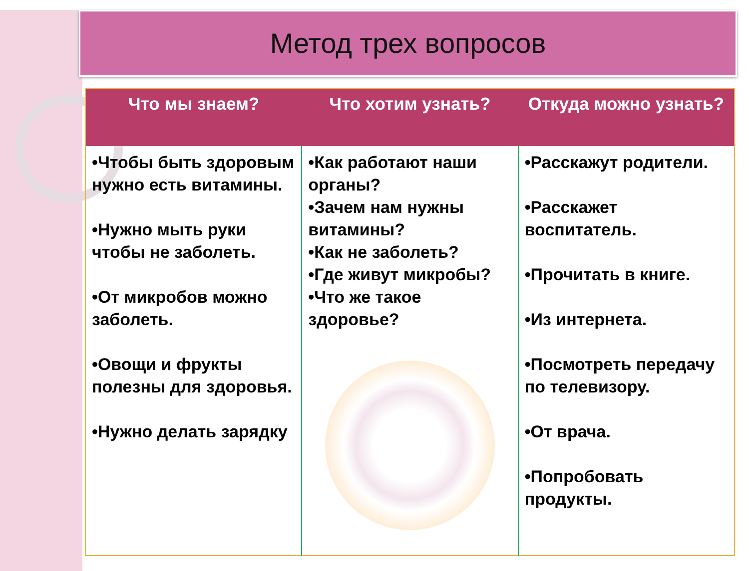Метод трех вопросов
| Что мы знаем? | Что хотим узнать? | Откуда можно узнать? |
| --- | --- | --- |
| •Чтобы быть здоровым нужно есть витамины. •Нужно мыть руки чтобы не заболеть. •От микробов можно заболеть. •Овощи и фрукты полезны для здоровья. •Нужно делать зарядку | •Как работают наши органы? •Зачем нам нужны витамины? •Как не заболеть? •Где живут микробы? •Что же такое здоровье? | •Расскажут родители. •Расскажет воспитатель. •Прочитать в книге. •Из интернета. •Посмотреть передачу по телевизору. •От врача. •Попробовать продукты. |